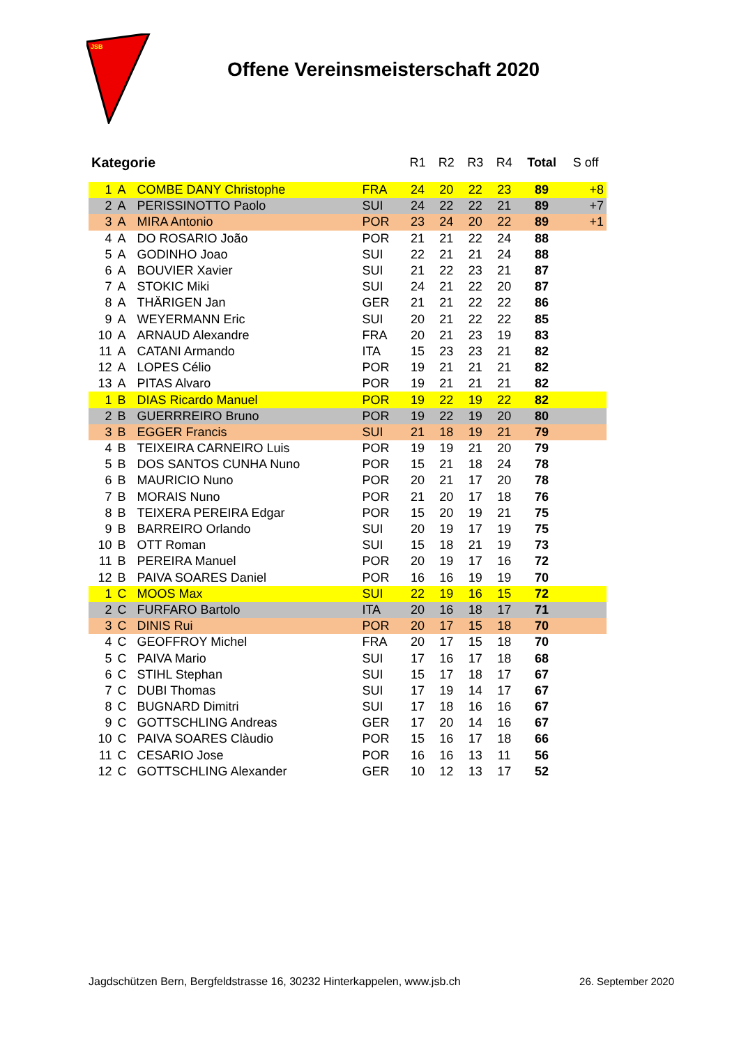JSB
Offene Vereinsmeisterschaft 2020
| Kategorie | | | | R1 | R2 | R3 | R4 | Total | S off |
| --- | --- | --- | --- | --- | --- | --- | --- | --- | --- |
| 1 | A | COMBE DANY Christophe | FRA | 24 | 20 | 22 | 23 | 89 | +8 |
| 2 | A | PERISSINOTTO Paolo | SUI | 24 | 22 | 22 | 21 | 89 | +7 |
| 3 | A | MIRA Antonio | POR | 23 | 24 | 20 | 22 | 89 | +1 |
| 4 | A | DO ROSARIO João | POR | 21 | 21 | 22 | 24 | 88 | |
| 5 | A | GODINHO Joao | SUI | 22 | 21 | 21 | 24 | 88 | |
| 6 | A | BOUVIER Xavier | SUI | 21 | 22 | 23 | 21 | 87 | |
| 7 | A | STOKIC Miki | SUI | 24 | 21 | 22 | 20 | 87 | |
| 8 | A | THÄRIGEN Jan | GER | 21 | 21 | 22 | 22 | 86 | |
| 9 | A | WEYERMANN Eric | SUI | 20 | 21 | 22 | 22 | 85 | |
| 10 | A | ARNAUD Alexandre | FRA | 20 | 21 | 23 | 19 | 83 | |
| 11 | A | CATANI Armando | ITA | 15 | 23 | 23 | 21 | 82 | |
| 12 | A | LOPES Célio | POR | 19 | 21 | 21 | 21 | 82 | |
| 13 | A | PITAS Alvaro | POR | 19 | 21 | 21 | 21 | 82 | |
| 1 | B | DIAS Ricardo Manuel | POR | 19 | 22 | 19 | 22 | 82 | |
| 2 | B | GUERRREIRO Bruno | POR | 19 | 22 | 19 | 20 | 80 | |
| 3 | B | EGGER Francis | SUI | 21 | 18 | 19 | 21 | 79 | |
| 4 | B | TEIXEIRA CARNEIRO Luis | POR | 19 | 19 | 21 | 20 | 79 | |
| 5 | B | DOS SANTOS CUNHA Nuno | POR | 15 | 21 | 18 | 24 | 78 | |
| 6 | B | MAURICIO Nuno | POR | 20 | 21 | 17 | 20 | 78 | |
| 7 | B | MORAIS Nuno | POR | 21 | 20 | 17 | 18 | 76 | |
| 8 | B | TEIXERA PEREIRA Edgar | POR | 15 | 20 | 19 | 21 | 75 | |
| 9 | B | BARREIRO Orlando | SUI | 20 | 19 | 17 | 19 | 75 | |
| 10 | B | OTT Roman | SUI | 15 | 18 | 21 | 19 | 73 | |
| 11 | B | PEREIRA Manuel | POR | 20 | 19 | 17 | 16 | 72 | |
| 12 | B | PAIVA SOARES Daniel | POR | 16 | 16 | 19 | 19 | 70 | |
| 1 | C | MOOS Max | SUI | 22 | 19 | 16 | 15 | 72 | |
| 2 | C | FURFARO Bartolo | ITA | 20 | 16 | 18 | 17 | 71 | |
| 3 | C | DINIS Rui | POR | 20 | 17 | 15 | 18 | 70 | |
| 4 | C | GEOFFROY Michel | FRA | 20 | 17 | 15 | 18 | 70 | |
| 5 | C | PAIVA Mario | SUI | 17 | 16 | 17 | 18 | 68 | |
| 6 | C | STIHL Stephan | SUI | 15 | 17 | 18 | 17 | 67 | |
| 7 | C | DUBI Thomas | SUI | 17 | 19 | 14 | 17 | 67 | |
| 8 | C | BUGNARD Dimitri | SUI | 17 | 18 | 16 | 16 | 67 | |
| 9 | C | GOTTSCHLING Andreas | GER | 17 | 20 | 14 | 16 | 67 | |
| 10 | C | PAIVA SOARES Clàudio | POR | 15 | 16 | 17 | 18 | 66 | |
| 11 | C | CESARIO Jose | POR | 16 | 16 | 13 | 11 | 56 | |
| 12 | C | GOTTSCHLING Alexander | GER | 10 | 12 | 13 | 17 | 52 | |
Jagdschützen Bern, Bergfeldstrasse 16, 30232 Hinterkappelen, www.jsb.ch 26. September 2020